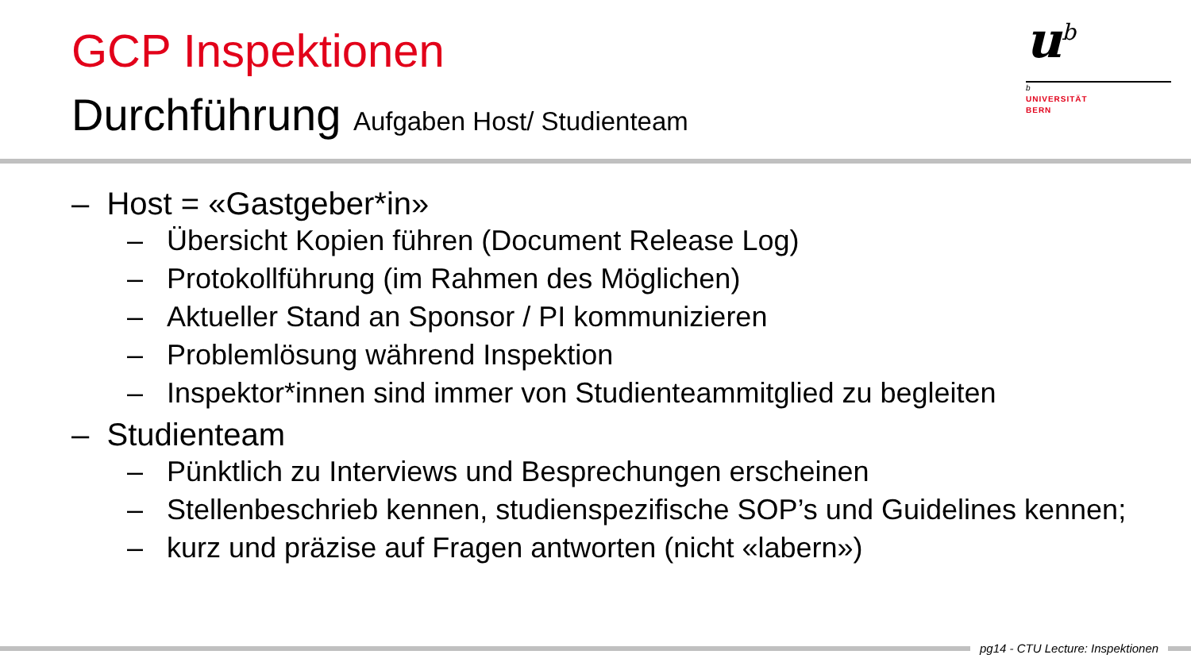GCP Inspektionen
Durchführung Aufgaben Host/ Studienteam
u<sup>b</sup>
b
UNIVERSITÄT
BERN
– Host = «Gastgeber*in»
– Übersicht Kopien führen (Document Release Log)
– Protokollführung (im Rahmen des Möglichen)
– Aktueller Stand an Sponsor / PI kommunizieren
– Problemlösung während Inspektion
– Inspektor*innen sind immer von Studienteammitglied zu begleiten
– Studienteam
– Pünktlich zu Interviews und Besprechungen erscheinen
– Stellenbeschrieb kennen, studienspezifische SOP’s und Guidelines kennen;
– kurz und präzise auf Fragen antworten (nicht «labern»)
pg14 - CTU Lecture: Inspektionen